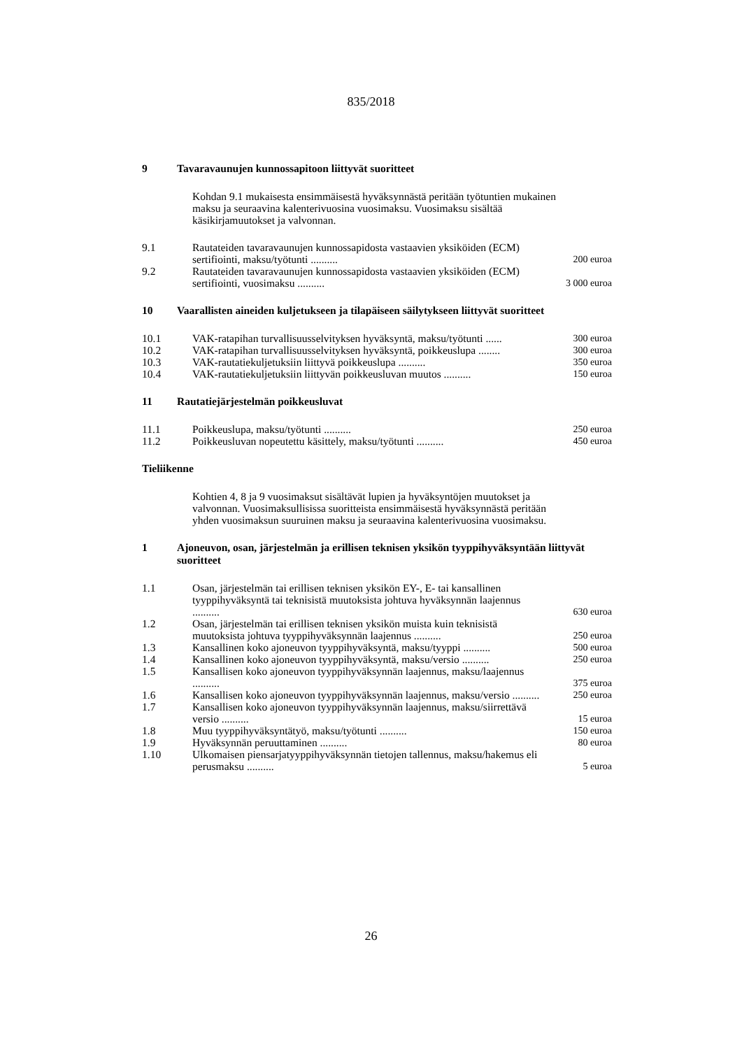835/2018
9 Tavaravaunujen kunnossapitoon liittyvät suoritteet
Kohdan 9.1 mukaisesta ensimmäisestä hyväksynnästä peritään työtuntien mukainen maksu ja seuraavina kalenterivuosina vuosimaksu. Vuosimaksu sisältää käsikirjamuutokset ja valvonnan.
| 9.1 | Rautateiden tavaravaunujen kunnossapidosta vastaavien yksiköiden (ECM) sertifiointi, maksu/työtunti .......... | 200 euroa |
| 9.2 | Rautateiden tavaravaunujen kunnossapidosta vastaavien yksiköiden (ECM) sertifiointi, vuosimaksu .......... | 3 000 euroa |
10 Vaarallisten aineiden kuljetukseen ja tilapäiseen säilytykseen liittyvät suoritteet
| 10.1 | VAK-ratapihan turvallisuusselvityksen hyväksyntä, maksu/työtunti ...... | 300 euroa |
| 10.2 | VAK-ratapihan turvallisuusselvityksen hyväksyntä, poikkeuslupa ........ | 300 euroa |
| 10.3 | VAK-rautatiekuljetuksiin liittyvä poikkeuslupa .......... | 350 euroa |
| 10.4 | VAK-rautatiekuljetuksiin liittyvän poikkeusluvan muutos .......... | 150 euroa |
11 Rautatiejärjestelmän poikkeusluvat
| 11.1 | Poikkeuslupa, maksu/työtunti .......... | 250 euroa |
| 11.2 | Poikkeusluvan nopeutettu käsittely, maksu/työtunti .......... | 450 euroa |
Tieliikenne
Kohtien 4, 8 ja 9 vuosimaksut sisältävät lupien ja hyväksyntöjen muutokset ja valvonnan. Vuosimaksullisissa suoritteista ensimmäisestä hyväksynnästä peritään yhden vuosimaksun suuruinen maksu ja seuraavina kalenterivuosina vuosimaksu.
1 Ajoneuvon, osan, järjestelmän ja erillisen teknisen yksikön tyyppihyväksyntään liittyvät suoritteet
| 1.1 | Osan, järjestelmän tai erillisen teknisen yksikön EY-, E- tai kansallinen tyyppihyväksyntä tai teknisistä muutoksista johtuva hyväksynnän laajennus .......... | 630 euroa |
| 1.2 | Osan, järjestelmän tai erillisen teknisen yksikön muista kuin teknisistä muutoksista johtuva tyyppihyväksynnän laajennus .......... | 250 euroa |
| 1.3 | Kansallinen koko ajoneuvon tyyppihyväksyntä, maksu/tyyppi .......... | 500 euroa |
| 1.4 | Kansallinen koko ajoneuvon tyyppihyväksyntä, maksu/versio .......... | 250 euroa |
| 1.5 | Kansallisen koko ajoneuvon tyyppihyväksynnän laajennus, maksu/laajennus .......... | 375 euroa |
| 1.6 | Kansallisen koko ajoneuvon tyyppihyväksynnän laajennus, maksu/versio .......... | 250 euroa |
| 1.7 | Kansallisen koko ajoneuvon tyyppihyväksynnän laajennus, maksu/siirrettävä versio .......... | 15 euroa |
| 1.8 | Muu tyyppihyväksyntätyö, maksu/työtunti .......... | 150 euroa |
| 1.9 | Hyväksynnän peruuttaminen .......... | 80 euroa |
| 1.10 | Ulkomaisen piensarjatyyppihyväksynnän tietojen tallennus, maksu/hakemus eli perusmaksu .......... | 5 euroa |
26